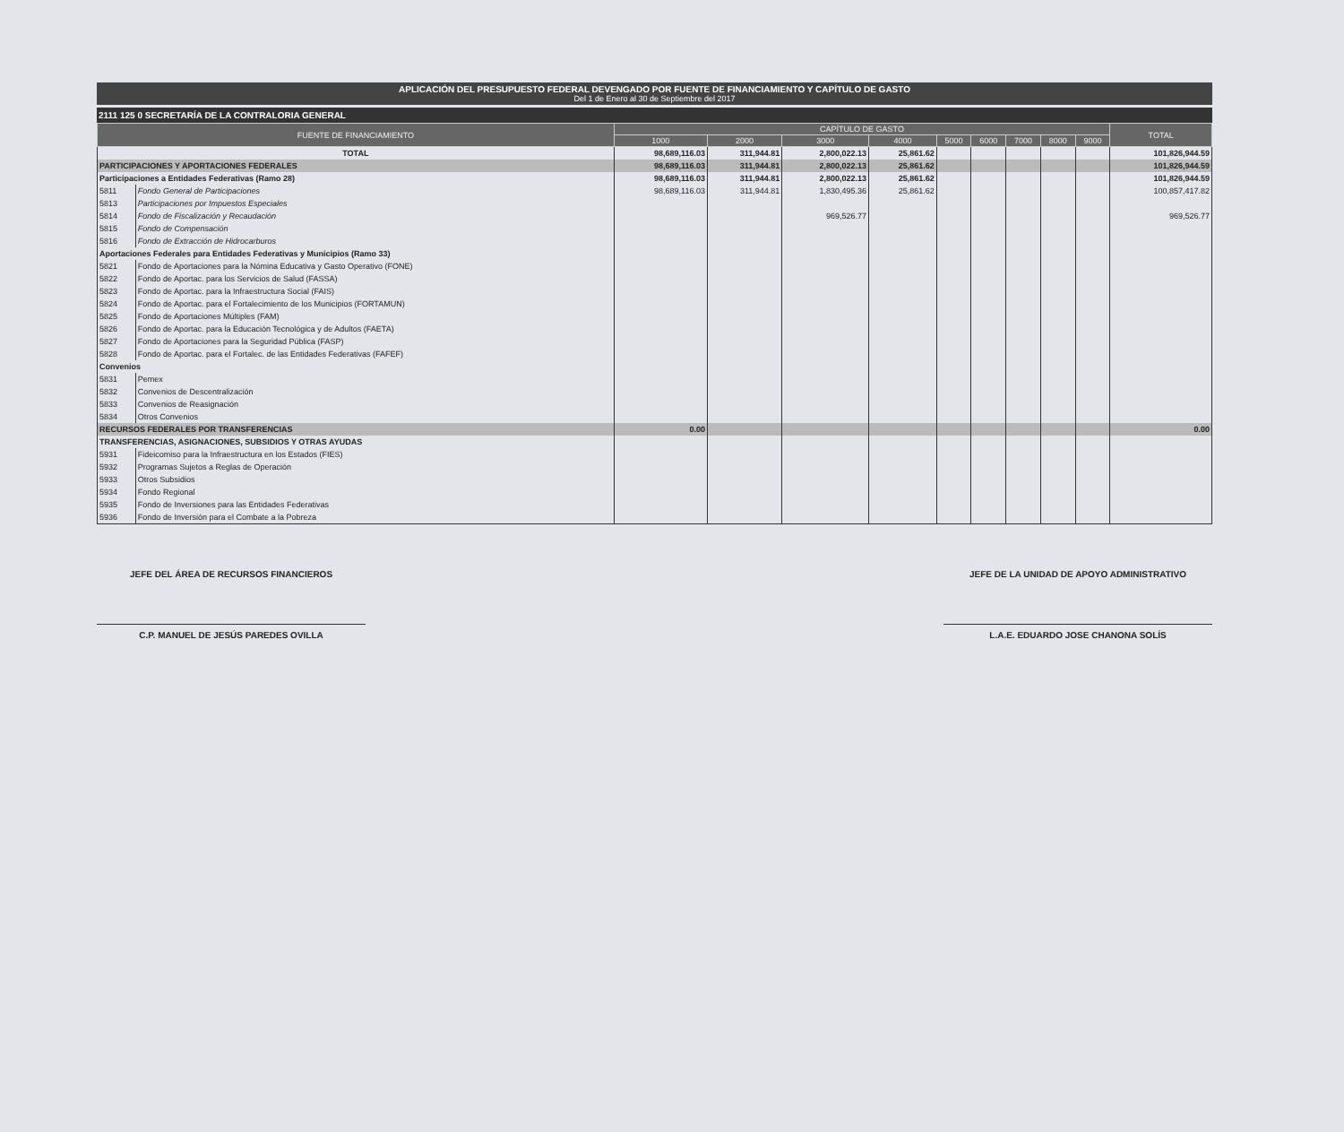APLICACIÓN DEL PRESUPUESTO FEDERAL DEVENGADO POR FUENTE DE FINANCIAMIENTO Y CAPÍTULO DE GASTO
Del 1 de Enero al 30 de Septiembre del 2017
2111 125 0 SECRETARÍA DE LA CONTRALORIA GENERAL
| FUENTE DE FINANCIAMIENTO | | CAPÍTULO DE GASTO | | | | | | | | | TOTAL |
| --- | --- | --- | --- | --- | --- | --- | --- | --- | --- | --- | --- |
| | | 1000 | 2000 | 3000 | 4000 | 5000 | 6000 | 7000 | 8000 | 9000 | |
| TOTAL | | 98,689,116.03 | 311,944.81 | 2,800,022.13 | 25,861.62 | | | | | | 101,826,944.59 |
| PARTICIPACIONES Y APORTACIONES FEDERALES | | 98,689,116.03 | 311,944.81 | 2,800,022.13 | 25,861.62 | | | | | | 101,826,944.59 |
| Participaciones a Entidades Federativas (Ramo 28) | | 98,689,116.03 | 311,944.81 | 2,800,022.13 | 25,861.62 | | | | | | 101,826,944.59 |
| 5811 | Fondo General de Participaciones | 98,689,116.03 | 311,944.81 | 1,830,495.36 | 25,861.62 | | | | | | 100,857,417.82 |
| 5813 | Participaciones por Impuestos Especiales | | | | | | | | | | |
| 5814 | Fondo de Fiscalización y Recaudación | | | 969,526.77 | | | | | | | 969,526.77 |
| 5815 | Fondo de Compensación | | | | | | | | | | |
| 5816 | Fondo de Extracción de Hidrocarburos | | | | | | | | | | |
| Aportaciones Federales para Entidades Federativas y Municipios (Ramo 33) | | | | | | | | | | | |
| 5821 | Fondo de Aportaciones para la Nómina Educativa y Gasto Operativo (FONE) | | | | | | | | | | |
| 5822 | Fondo de Aportac. para los Servicios de Salud (FASSA) | | | | | | | | | | |
| 5823 | Fondo de Aportac. para la Infraestructura Social (FAIS) | | | | | | | | | | |
| 5824 | Fondo de Aportac. para el Fortalecimiento de los Municipios (FORTAMUN) | | | | | | | | | | |
| 5825 | Fondo de Aportaciones Múltiples (FAM) | | | | | | | | | | |
| 5826 | Fondo de Aportac. para la Educación Tecnológica y de Adultos (FAETA) | | | | | | | | | | |
| 5827 | Fondo de Aportaciones para la Seguridad Pública (FASP) | | | | | | | | | | |
| 5828 | Fondo de Aportac. para el Fortalec. de las Entidades Federativas (FAFEF) | | | | | | | | | | |
| Convenios | | | | | | | | | | | |
| 5831 | Pemex | | | | | | | | | | |
| 5832 | Convenios de Descentralización | | | | | | | | | | |
| 5833 | Convenios de Reasignación | | | | | | | | | | |
| 5834 | Otros Convenios | | | | | | | | | | |
| RECURSOS FEDERALES POR TRANSFERENCIAS | | 0.00 | | | | | | | | | 0.00 |
| TRANSFERENCIAS, ASIGNACIONES, SUBSIDIOS Y OTRAS AYUDAS | | | | | | | | | | | |
| 5931 | Fideicomiso para la Infraestructura en los Estados (FIES) | | | | | | | | | | |
| 5932 | Programas Sujetos a Reglas de Operación | | | | | | | | | | |
| 5933 | Otros Subsidios | | | | | | | | | | |
| 5934 | Fondo Regional | | | | | | | | | | |
| 5935 | Fondo de Inversiones para las Entidades Federativas | | | | | | | | | | |
| 5936 | Fondo de Inversión para el Combate a la Pobreza | | | | | | | | | | |
JEFE DEL ÁREA DE RECURSOS FINANCIEROS
C.P. MANUEL DE JESÚS PAREDES OVILLA
JEFE DE LA UNIDAD DE APOYO ADMINISTRATIVO
L.A.E. EDUARDO JOSE CHANONA SOLÍS